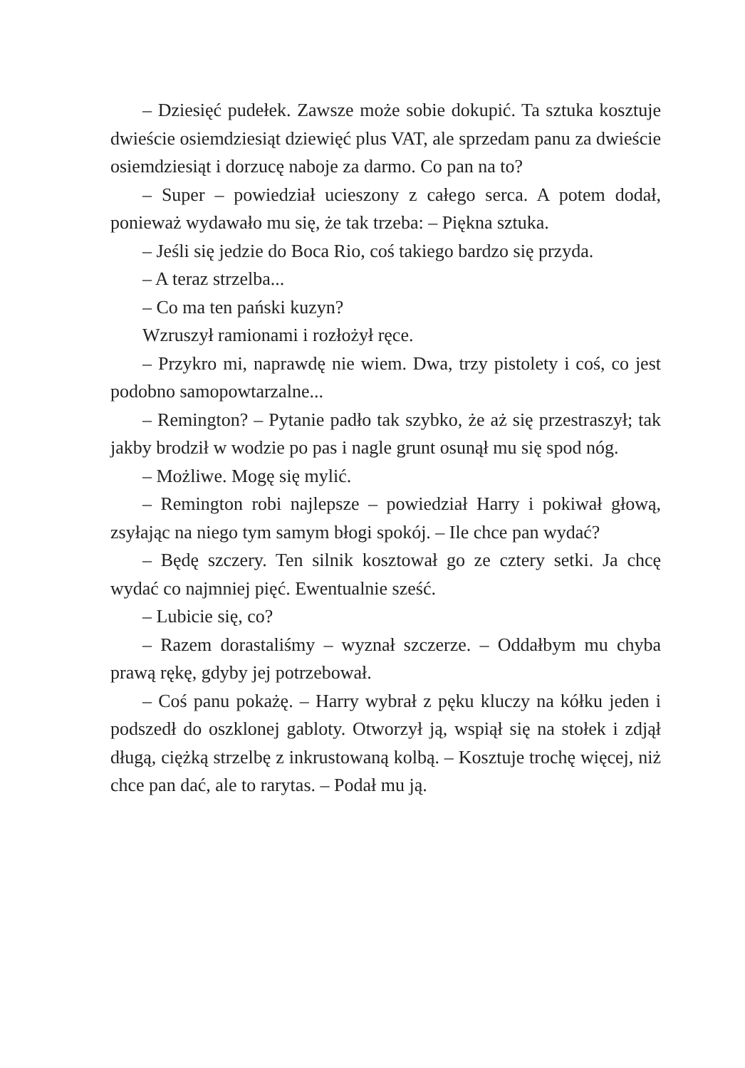– Dziesięć pudełek. Zawsze może sobie dokupić. Ta sztuka kosztuje dwieście osiemdziesiąt dziewięć plus VAT, ale sprzedam panu za dwieście osiemdziesiąt i dorzucę naboje za darmo. Co pan na to?
– Super – powiedział ucieszony z całego serca. A potem dodał, ponieważ wydawało mu się, że tak trzeba: – Piękna sztuka.
– Jeśli się jedzie do Boca Rio, coś takiego bardzo się przyda.
– A teraz strzelba...
– Co ma ten pański kuzyn?
Wzruszył ramionami i rozłożył ręce.
– Przykro mi, naprawdę nie wiem. Dwa, trzy pistolety i coś, co jest podobno samopowtarzalne...
– Remington? – Pytanie padło tak szybko, że aż się przestraszył; tak jakby brodził w wodzie po pas i nagle grunt osunął mu się spod nóg.
– Możliwe. Mogę się mylić.
– Remington robi najlepsze – powiedział Harry i pokiwał głową, zsyłając na niego tym samym błogi spokój. – Ile chce pan wydać?
– Będę szczery. Ten silnik kosztował go ze cztery setki. Ja chcę wydać co najmniej pięć. Ewentualnie sześć.
– Lubicie się, co?
– Razem dorastaliśmy – wyznał szczerze. – Oddałbym mu chyba prawą rękę, gdyby jej potrzebował.
– Coś panu pokażę. – Harry wybrał z pęku kluczy na kółku jeden i podszedł do oszklonej gabloty. Otworzył ją, wspiął się na stołek i zdjął długą, ciężką strzelbę z inkrustowaną kolbą. – Kosztuje trochę więcej, niż chce pan dać, ale to rarytas. – Podał mu ją.